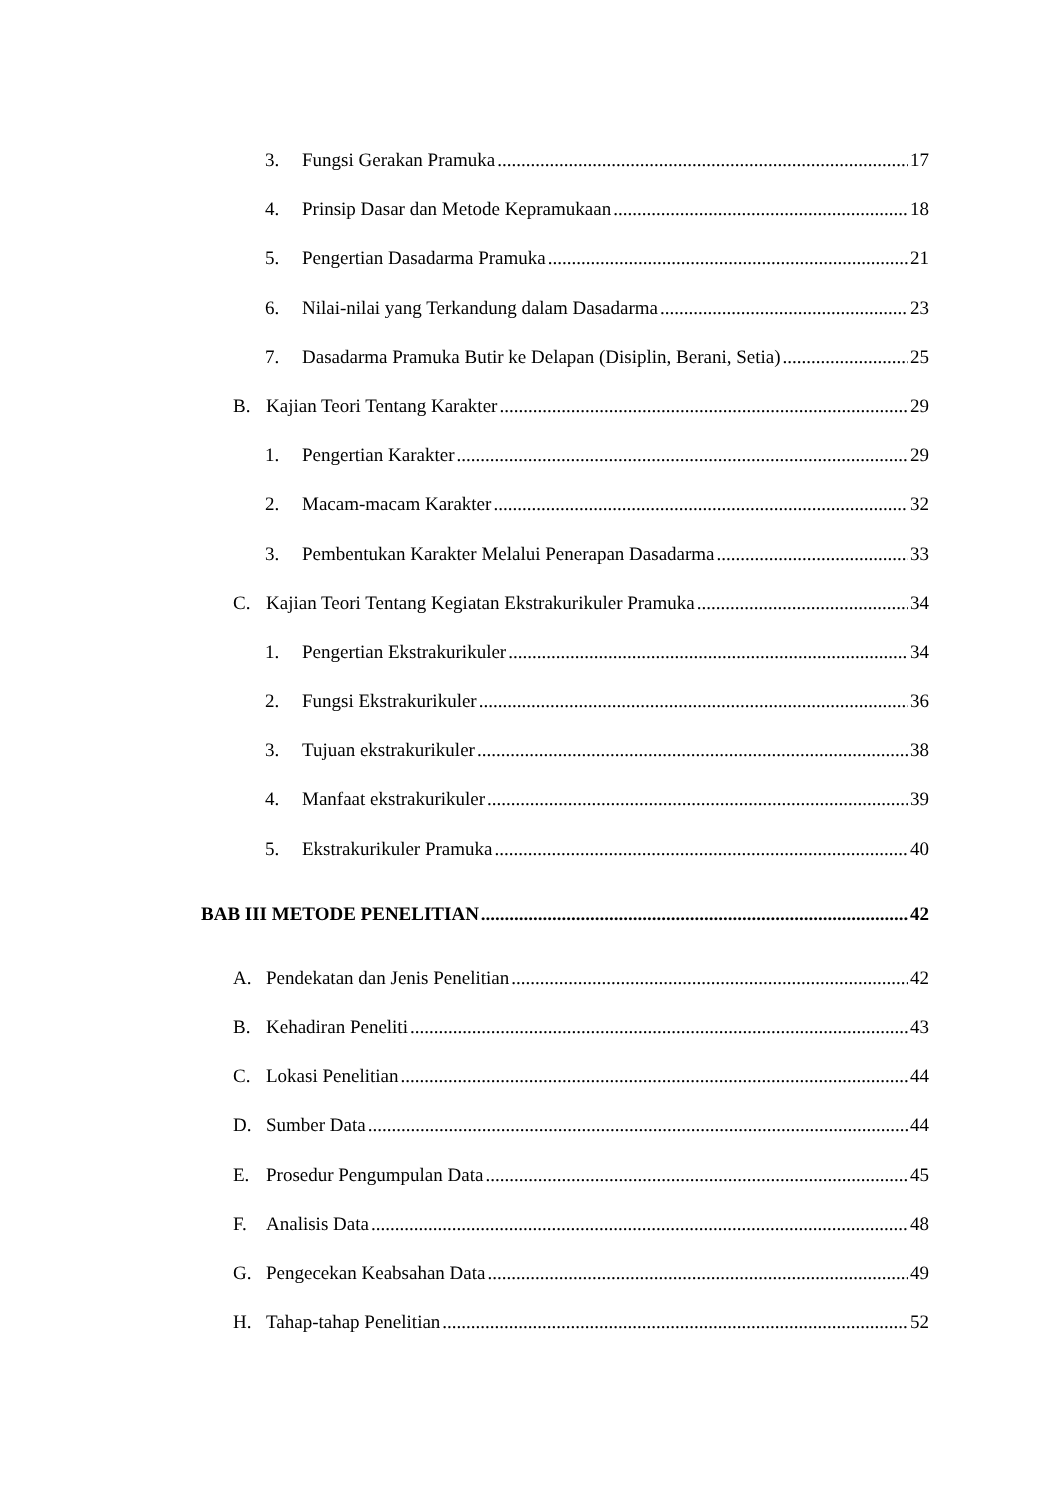3. Fungsi Gerakan Pramuka 17
4. Prinsip Dasar dan Metode Kepramukaan 18
5. Pengertian Dasadarma Pramuka 21
6. Nilai-nilai yang Terkandung dalam Dasadarma 23
7. Dasadarma Pramuka Butir ke Delapan (Disiplin, Berani, Setia) 25
B. Kajian Teori Tentang Karakter 29
1. Pengertian Karakter 29
2. Macam-macam Karakter 32
3. Pembentukan Karakter Melalui Penerapan Dasadarma 33
C. Kajian Teori Tentang Kegiatan Ekstrakurikuler Pramuka 34
1. Pengertian Ekstrakurikuler 34
2. Fungsi Ekstrakurikuler 36
3. Tujuan ekstrakurikuler 38
4. Manfaat ekstrakurikuler 39
5. Ekstrakurikuler Pramuka 40
BAB III METODE PENELITIAN 42
A. Pendekatan dan Jenis Penelitian 42
B. Kehadiran Peneliti 43
C. Lokasi Penelitian 44
D. Sumber Data 44
E. Prosedur Pengumpulan Data 45
F. Analisis Data 48
G. Pengecekan Keabsahan Data 49
H. Tahap-tahap Penelitian 52